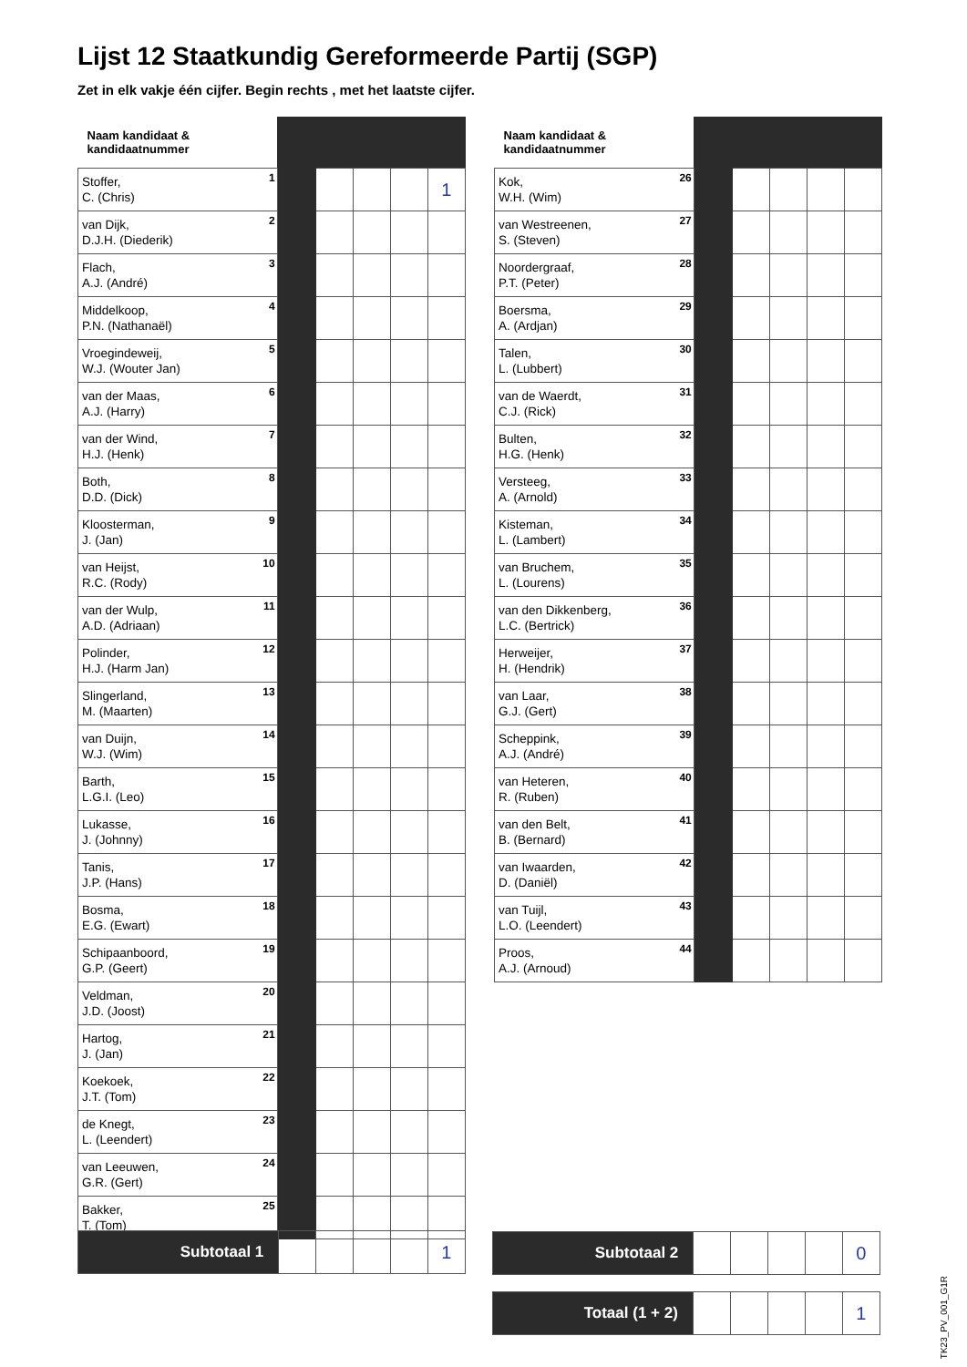Lijst 12 Staatkundig Gereformeerde Partij (SGP)
Zet in elk vakje één cijfer. Begin rechts , met het laatste cijfer.
| Naam kandidaat & kandidaatnummer | | | | | |
| --- | --- | --- | --- | --- | --- |
| Stoffer, C. (Chris) 1 | | | | | 1 |
| van Dijk, D.J.H. (Diederik) 2 | | | | | |
| Flach, A.J. (André) 3 | | | | | |
| Middelkoop, P.N. (Nathanaël) 4 | | | | | |
| Vroegindeweij, W.J. (Wouter Jan) 5 | | | | | |
| van der Maas, A.J. (Harry) 6 | | | | | |
| van der Wind, H.J. (Henk) 7 | | | | | |
| Both, D.D. (Dick) 8 | | | | | |
| Kloosterman, J. (Jan) 9 | | | | | |
| van Heijst, R.C. (Rody) 10 | | | | | |
| van der Wulp, A.D. (Adriaan) 11 | | | | | |
| Polinder, H.J. (Harm Jan) 12 | | | | | |
| Slingerland, M. (Maarten) 13 | | | | | |
| van Duijn, W.J. (Wim) 14 | | | | | |
| Barth, L.G.I. (Leo) 15 | | | | | |
| Lukasse, J. (Johnny) 16 | | | | | |
| Tanis, J.P. (Hans) 17 | | | | | |
| Bosma, E.G. (Ewart) 18 | | | | | |
| Schipaanboord, G.P. (Geert) 19 | | | | | |
| Veldman, J.D. (Joost) 20 | | | | | |
| Hartog, J. (Jan) 21 | | | | | |
| Koekoek, J.T. (Tom) 22 | | | | | |
| de Knegt, L. (Leendert) 23 | | | | | |
| van Leeuwen, G.R. (Gert) 24 | | | | | |
| Bakker, T. (Tom) 25 | | | | | |
| Naam kandidaat & kandidaatnummer | | | | | |
| --- | --- | --- | --- | --- | --- |
| Kok, W.H. (Wim) 26 | | | | | |
| van Westreenen, S. (Steven) 27 | | | | | |
| Noordergraaf, P.T. (Peter) 28 | | | | | |
| Boersma, A. (Ardjan) 29 | | | | | |
| Talen, L. (Lubbert) 30 | | | | | |
| van de Waerdt, C.J. (Rick) 31 | | | | | |
| Bulten, H.G. (Henk) 32 | | | | | |
| Versteeg, A. (Arnold) 33 | | | | | |
| Kisteman, L. (Lambert) 34 | | | | | |
| van Bruchem, L. (Lourens) 35 | | | | | |
| van den Dikkenberg, L.C. (Bertrick) 36 | | | | | |
| Herweijer, H. (Hendrik) 37 | | | | | |
| van Laar, G.J. (Gert) 38 | | | | | |
| Scheppink, A.J. (André) 39 | | | | | |
| van Heteren, R. (Ruben) 40 | | | | | |
| van den Belt, B. (Bernard) 41 | | | | | |
| van Iwaarden, D. (Daniël) 42 | | | | | |
| van Tuijl, L.O. (Leendert) 43 | | | | | |
| Proos, A.J. (Arnoud) 44 | | | | | |
| Subtotaal 1 | | | | | 1 |
| Subtotaal 2 | | | | | 0 |
| Totaal (1 + 2) | | | | | 1 |
TK23_PV_001_G1R